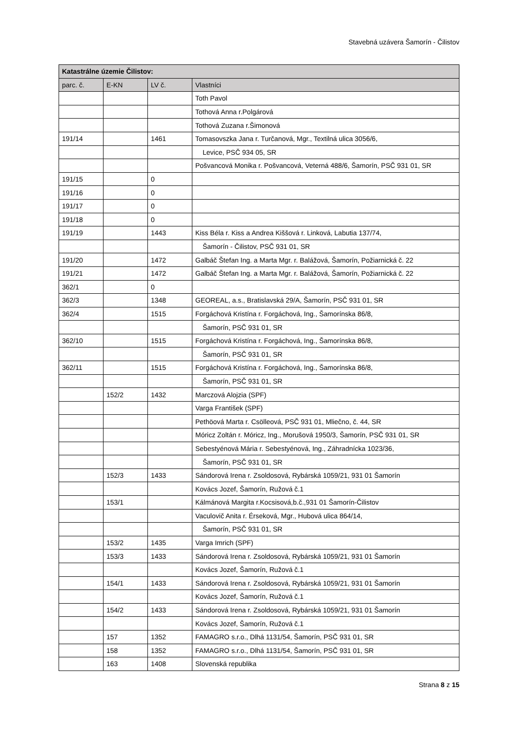Stavebná uzávera Šamorín - Čilistov
| Katastrálne územie Čilistov: | | | |
| --- | --- | --- | --- |
| parc. č. | E-KN | LV č. | Vlastníci |
| | | | Toth Pavol |
| | | | Tothová Anna r.Polgárová |
| | | | Tothová Zuzana r.Šimonová |
| 191/14 | | 1461 | Tomasovszka Jana r. Turčanová, Mgr., Textilná ulica 3056/6, |
| | | | Levice, PSČ 934 05, SR |
| | | | Pošvancová Monika r. Pošvancová, Veterná 488/6, Šamorín, PSČ 931 01, SR |
| 191/15 | | 0 | |
| 191/16 | | 0 | |
| 191/17 | | 0 | |
| 191/18 | | 0 | |
| 191/19 | | 1443 | Kiss Béla r. Kiss a Andrea Kiššová r. Linková, Labutia 137/74, |
| | | | Šamorín - Čilistov, PSČ 931 01, SR |
| 191/20 | | 1472 | Galbáč Štefan Ing. a Marta Mgr. r. Balážová, Šamorín, Požiarnická č. 22 |
| 191/21 | | 1472 | Galbáč Štefan Ing. a Marta Mgr. r. Balážová, Šamorín, Požiarnická č. 22 |
| 362/1 | | 0 | |
| 362/3 | | 1348 | GEOREAL, a.s., Bratislavská 29/A, Šamorín, PSČ 931 01, SR |
| 362/4 | | 1515 | Forgáchová Kristína r. Forgáchová, Ing., Šamorínska 86/8, |
| | | | Šamorín, PSČ 931 01, SR |
| 362/10 | | 1515 | Forgáchová Kristína r. Forgáchová, Ing., Šamorínska 86/8, |
| | | | Šamorín, PSČ 931 01, SR |
| 362/11 | | 1515 | Forgáchová Kristína r. Forgáchová, Ing., Šamorínska 86/8, |
| | | | Šamorín, PSČ 931 01, SR |
| | 152/2 | 1432 | Marczová Alojzia (SPF) |
| | | | Varga František (SPF) |
| | | | Pethöová Marta r. Csölleová, PSČ 931 01, Mliečno, č. 44, SR |
| | | | Móricz Zoltán r. Móricz, Ing., Morušová 1950/3, Šamorín, PSČ 931 01, SR |
| | | | Sebestyénová Mária r. Sebestyénová, Ing., Záhradnícka 1023/36, |
| | | | Šamorín, PSČ 931 01, SR |
| | 152/3 | 1433 | Sándorová Irena r. Zsoldosová, Rybárská 1059/21, 931 01 Šamorín |
| | | | Kovács Jozef, Šamorín, Ružová č.1 |
| | 153/1 | | Kálmánová Margita r.Kocsisová,b.č.,931 01 Šamorín-Čilistov |
| | | | Vaculovič Anita r. Érseková, Mgr., Hubová ulica 864/14, |
| | | | Šamorín, PSČ 931 01, SR |
| | 153/2 | 1435 | Varga Imrich (SPF) |
| | 153/3 | 1433 | Sándorová Irena r. Zsoldosová, Rybárská 1059/21, 931 01 Šamorín |
| | | | Kovács Jozef, Šamorín, Ružová č.1 |
| | 154/1 | 1433 | Sándorová Irena r. Zsoldosová, Rybárská 1059/21, 931 01 Šamorín |
| | | | Kovács Jozef, Šamorín, Ružová č.1 |
| | 154/2 | 1433 | Sándorová Irena r. Zsoldosová, Rybárská 1059/21, 931 01 Šamorín |
| | | | Kovács Jozef, Šamorín, Ružová č.1 |
| | 157 | 1352 | FAMAGRO s.r.o., Dlhá 1131/54, Šamorín, PSČ 931 01, SR |
| | 158 | 1352 | FAMAGRO s.r.o., Dlhá 1131/54, Šamorín, PSČ 931 01, SR |
| | 163 | 1408 | Slovenská republika |
Strana 8 z 15